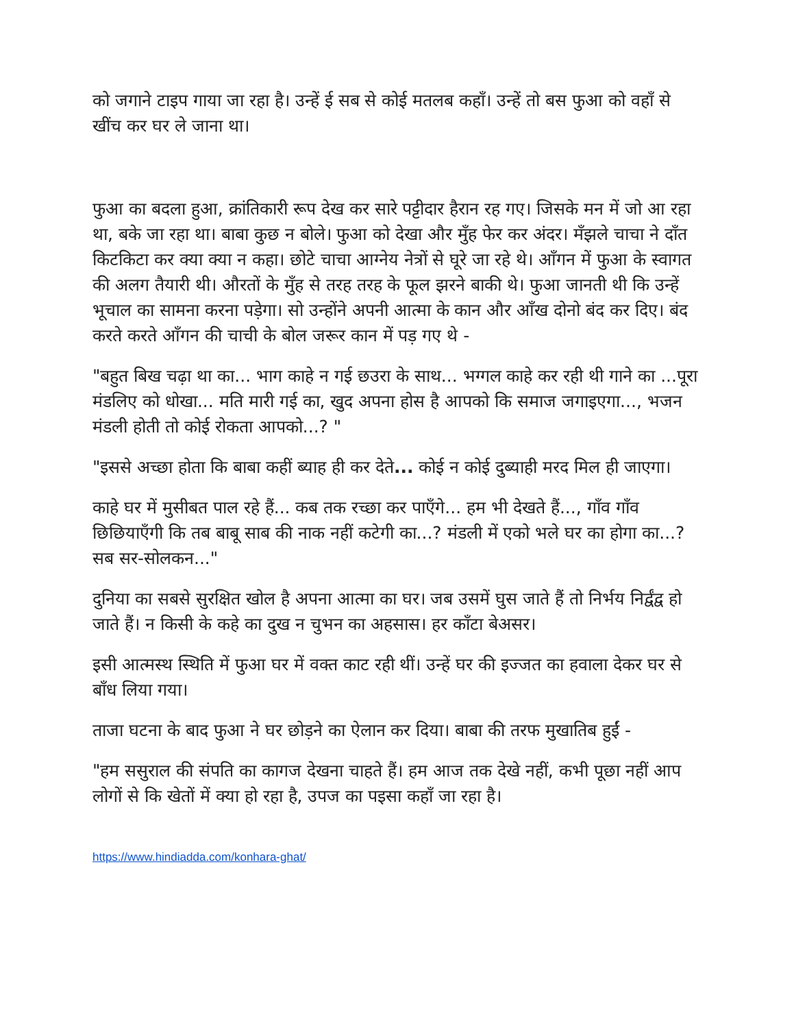को जगाने टाइप गाया जा रहा है। उन्हें ई सब से कोई मतलब कहाँ। उन्हें तो बस फुआ को वहाँ से खींच कर घर ले जाना था।
फुआ का बदला हुआ, क्रांतिकारी रूप देख कर सारे पट्टीदार हैरान रह गए। जिसके मन में जो आ रहा था, बके जा रहा था। बाबा कुछ न बोले। फुआ को देखा और मुँह फेर कर अंदर। मँझले चाचा ने दाँत किटकिटा कर क्या क्या न कहा। छोटे चाचा आग्नेय नेत्रों से घूरे जा रहे थे। आँगन में फुआ के स्वागत की अलग तैयारी थी। औरतों के मुँह से तरह तरह के फूल झरने बाकी थे। फुआ जानती थी कि उन्हें भूचाल का सामना करना पड़ेगा। सो उन्होंने अपनी आत्मा के कान और आँख दोनो बंद कर दिए। बंद करते करते आँगन की चाची के बोल जरूर कान में पड़ गए थे -
"बहुत बिख चढ़ा था का... भाग काहे न गई छउरा के साथ... भग्गल काहे कर रही थी गाने का ...पूरा मंडलिए को धोखा... मति मारी गई का, खुद अपना होस है आपको कि समाज जगाइएगा..., भजन मंडली होती तो कोई रोकता आपको...? "
"इससे अच्छा होता कि बाबा कहीं ब्याह ही कर देते... कोई न कोई दुब्याही मरद मिल ही जाएगा।
काहे घर में मुसीबत पाल रहे हैं... कब तक रच्छा कर पाएँगे... हम भी देखते हैं..., गाँव गाँव छिछियाएँगी कि तब बाबू साब की नाक नहीं कटेगी का...? मंडली में एको भले घर का होगा का...? सब सर-सोलकन..."
दुनिया का सबसे सुरक्षित खोल है अपना आत्मा का घर। जब उसमें घुस जाते हैं तो निर्भय निर्द्वंद्व हो जाते हैं। न किसी के कहे का दुख न चुभन का अहसास। हर काँटा बेअसर।
इसी आत्मस्थ स्थिति में फुआ घर में वक्त काट रही थीं। उन्हें घर की इज्जत का हवाला देकर घर से बाँध लिया गया।
ताजा घटना के बाद फुआ ने घर छोड़ने का ऐलान कर दिया। बाबा की तरफ मुखातिब हुईं -
"हम ससुराल की संपति का कागज देखना चाहते हैं। हम आज तक देखे नहीं, कभी पूछा नहीं आप लोगों से कि खेतों में क्या हो रहा है, उपज का पइसा कहाँ जा रहा है।
https://www.hindiadda.com/konhara-ghat/